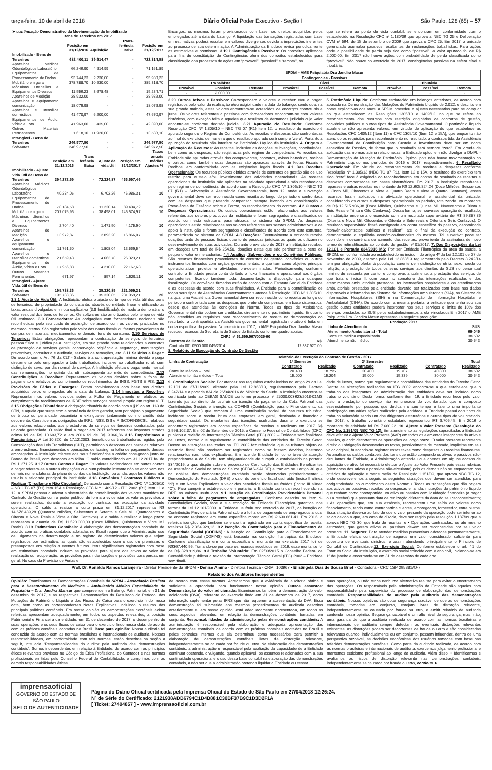terça-feira, 10 de abril de 2018 Diário Oficial Poder Executivo - Seção I São Paulo, 128 (65) – 57
| ➤ continuação Demonstrativo da Movimentação do Imobilizado | | | | |
| --- | --- | --- | --- | --- |
| Bens de Terceiros em 2017 | | | | |
| | Posição em 31/12/2016 | Aquisição | Trans-ferência Baixa | Posição em 31/12/2017 |
| Imobilizado - Bens de Terceiros | 682.400,11 | 39.914,47 | - | 722.314,58 |
| Aparelhos Médicos Odontológicos Laboratório | 66.246,90 | 4.914,99 | - | 71.161,89 |
| Equipamentos de Processamento de Dados | 93.744,23 | 2.236,00 | - | 95.980,23 |
| Mobiliário em geral | 378.788,70 | 10.530,00 | - | 389.318,70 |
| Máquinas Utensílios e Equipamentos Diversos | 11.556,23 | 3.678,48 | - | 15.234,71 |
| Aparelhos de Medição | 28.932,00 | - | - | 28.932,00 |
| Aparelhos e equipamento comunicação | 18.079,98 | - | - | 18.079,98 |
| Aparelhos e utensílios domésticos | 41.470,97 | 6.200,00 | - | 47.670,97 |
| Equipamentos de Áudio, Vídeo e Foto | 41.963,00 | 435,00 | - | 42.398,00 |
| Outros Materiais Permanentes | 1.618,10 | 11.920,00 | - | 13.538,10 |
| Intangível - Bens de Terceiros | 246.977,50 | - | - | 246.977,50 |
| Softwares | 246.977,50 | - | - | 246.977,50 |
| | Posição em 31/12/2016 | Trans ferência Baixa | Ajuste de vida Útil | Posição em 31/12/2017 | Taxas anuais médias Ajustes % |
| --- | --- | --- | --- | --- | --- |
| Imobilizado - Ajuste Vida útil de Bens de Terceiros | 394.272,59 | - | 72.324,87 | 466.597,46 | |
| Aparelhos Médicos Odontológicos Laboratório | 40.284,05 | - | 6.702,26 | 46.986,31 | 10 |
| Equipamentos de Processamento de Dados | 78.184,58 | - | 11.220,14 | 89.404,72 | 20 |
| Mobiliário em geral | 207.076,96 | - | 38.498,01 | 245.574,97 | 10 |
| Máquinas Utensílios e Equipamentos Diversos | 2.704,40 | - | 1.471,50 | 4.175,90 | 10 |
| Aparelhos de Medição | 13.972,87 | - | 2.893,20 | 16.866,07 | 10 |
| Aparelhos e equipamento comunicação | 11.761,50 | - | 1.808,04 | 13.569,54 | 10 |
| Aparelhos e utensílios domésticos | 21.659,43 | - | 4.663,78 | 26.323,21 | 10 |
| Equipamentos de Áudio, Vídeo e Foto | 17.956,83 | - | 4.210,80 | 22.167,63 | 10 |
| Outros Materiais Permanentes | 671,97 | - | 857,14 | 1.529,11 | 10 |
| Intangível - Ajuste Vida útil de Bens de Terceiros | 195.738,36 | - | 35.320,85 | 231.059,21 | |
| Softwares | 195.738,36 | - | 35.320,85 | 231.059,21 | 20 |
3.8.1 Ajuste de Vida Útil: A Instituição efetua o ajuste do tempo de vida útil dos bens de terceiros, de propriedade do contratante, através do método linear e utilizando as taxas anuais divulgadas em nota explicativa (3.8 Imobilizado), de modo a demonstrar o valor residual dos bens de terceiros. Os softwares são amortizados pelo tempo de vida útil estimado. 3.9 Fornecedores: As obrigações com fornecedores nacionais são reconhecidas pelo seu custo de aquisição, de acordo com os valores praticados no mercado interno. São registrados pelo valor das notas fiscais ou faturas provenientes da compra de materiais, medicamentos e demais itens de consumo. 3.10 Serviços de Terceiros: Estas obrigações representam a contratação de serviços de terceiros pessoa física e jurídica pela Instituição, em sua grande parte relacionados a contratos de prestação de serviços gerais, conservação, vigilância e segurança, manutenções preventivas, consultoria e auditoria, serviços de remoções, etc. 3.11 Salários a Pagar: De acordo com o Art. 76 da CLT - Salário é a contraprestação mínima devida e paga diretamente pelo empregador a todo trabalhador, inclusive ao trabalhador rural, sem distinção de sexo, por dia normal de serviço. A Instituição efetua o pagamento mensal das remunerações no quinto dia útil subsequente ao mês de competência. 3.12 Contribuições a Recolher: Representam os valores devidos sobre a folha de pagamento e relativos ao cumprimento de recolhimentos de INSS, FGTS E PIS. 3.13 Provisões de Férias e Encargos: Foram provisionados com base nos direitos adquiridos pelos empregados até a data do balanço. 3.14 Impostos a Recolher: Representam os valores devidos sobre a Folha de Pagamento e relativos ao cumprimento de recolhimentos de IRRF sobre serviços pessoal próprio em regime CLT. 3.15 Obrigações Tributárias: A obrigação tributária de acordo com o §1º do art. 113 do CTN, é aquela que surge com a ocorrência do fato gerador, tem por objeto o pagamento de tributo ou penalidade pecuniária e extingue-se juntamente com o crédito dela decorrente. Constituem as obrigações de IRPJ, INSS, ISS e PIS/COFINS/CSL, relativos aos valores relacionados aos prestadores de serviços de terceiros contratados pela unidade gerenciada. O saldo final a pagar em 2017 referentes aos impostos citados acima foi de R$ 10.603,72 e em 2016 foi de R$ 9.966,86 3.16 Empréstimos a Funcionários: A Lei 10.820, de 17.12.2003, beneficiou os trabalhadores regidos pela Consolidação das Leis Trabalhistas (CLT), permitindo o desconto das parcelas relativas a empréstimos, financiamentos e operações de leasing na folha de pagamento desses empregados. A Instituição oferece aos seus funcionários o crédito consignado junto ao Banco do Brasil, com desconto em folha. O saldo contabilizado em 31.12.2017 foi de R$ 1.271,25. 3.17 Outras Contas a Pagar: Os valores evidenciados em outras contas a pagar referem-se a outras obrigações que num primeiro instante não se encaixam nas demais nomenclaturas do plano de contas da Instituição, ou ainda, aqueles valores não usuais a atividade principal da instituição. 3.18 Convênios / Contratos Públicos a Realizar (Circulante e Não Circulante): De acordo com a Resolução CFC Nº 1.305/10 – NBC TG 07 (R1) item 15A e Resolução CFC N.º 1.409/12 - ITG 2002 (R1) Item 11 e 12, a SPDM passou a adotar a sistemática de contabilização dos valores mantidos no Contrato de Gestão com o poder público, de forma a evidenciar os valores previstos a serem realizados, durante a execução do contrato, na execução da atividade operacional. O saldo a realizar a curto prazo em 31.12.2017 representa R$ 14.676.489,28 (Quatorze milhões, Seiscentos e Setenta e Seis Mil, Quatrocentos e Oitenta e Nove Reais e Vinte e Oito Centavos), e o saldo a realizar a longo prazo representa a quantia de R$ 11.520.000,00 (Onze Milhões, Quinhentos e Vinte Mil Reais). 3.19 Estimativas Contábeis: A elaboração das demonstrações contábeis de acordo com as práticas contábeis adotadas no Brasil requer que a Administração use de julgamento na determinação e no registro de determinados valores que sejam registrados por estimativa, as quais são estabelecidas com o uso de premissas e pressupostos em relação a eventos futuros. Itens significativos registrados com base em estimativas contábeis incluem as provisões para ajuste dos ativos ao valor de realização ou recuperação, as provisões para indenizações e provisões para perdas em geral. No caso da Provisão de Férias e
Encargos, os mesmos foram provisionados com base nos direitos adquiridos pelos empregados até a data do balanço. A liquidação das transações registradas com base em estimativas poderá resultar em valores divergentes devido a imprecisões inerentes ao processo de sua determinação. A Administração da Entidade revisa periodicamente as estimativas e premissas. 3.19.1 Contingências Passivas: Os conceitos aplicados para fins de constituição de Contingências além dos conceitos estabelecidos para classificação dos processos de ações em “provável”, “possível” e “remota”, no
que se refere ao ponto de vista contábil, se encontram em conformidade com o estabelecido na Resolução CFC nº 1.180/09 que aprova a NBC TG 25 e Deliberação CVM nº 594, de 15 de setembro de 2009 que aprova o CPC 25. Em 2017, a unidade gerenciada acumulou passivos resultantes de reclamações trabalhistas. Para ações onde a possibilidade de perda seja tida como “possível”, o valor apurado foi de R$ 2.000,00. Em 2017 não houve ações com probabilidade de perda classificada como “provável”. Não houve no exercício de 2017, contingências passivas na esfera cível e tributária.
| SPDM – AME Psiquiatria Dra Jandira Masur | | | | | | | | |
| --- | --- | --- | --- | --- | --- | --- | --- | --- |
| Contingencias - Passivas | | | | | | | | |
| Trabalhista | | | Cível | | | Tributária | | |
| Provável | Possível | Remota | Provável | Possível | Remota | Provável | Possível | Remota |
| - | 2.000,00 | - | - | - | - | - | - | - |
3.20 Outros Ativos e Passivos: Correspondem a valores a receber e/ou a pagar, registrados pelo valor da realização e/ou exigibilidade na data do balanço, sendo que, na sua grande maioria, estes valores encontram-se acrescidos de encargos contratuais e juros. Os valores referentes a passivos com fornecedores encontram-se com valores históricos, com exceção feita a aqueles que resultam de demandas judiciais cujo valor encontra-se conforme decisão judicial. 3.21 Apuração do Resultado: Conforme Resolução CFC Nº 1.305/10 – NBC TG 07 (R1) Item 12, o resultado do exercício é apurado segundo o Regime de Competência. As receitas e despesas são confrontadas ao final do exercício, de maneira que o resultado apurado será sempre “zero”. Portanto a apuração do resultado não interfere no Patrimônio Líquido da instituição. 4. Origem e Aplicação de Recursos: As receitas, inclusive as doações, subvenções, contribuições, bem como as despesas, são registradas pelo regime de competência. As receitas da Entidade são apuradas através dos comprovantes, contratos, avisos bancários, recibos e outros, como também suas despesas são apuradas através de Notas Fiscais e Recibos, em conformidade com as exigências legais fiscais. 4.1 Das Receitas Operacionais: Os recursos públicos obtidos através de contratos de gestão são de uso restrito para custeio e/ou investimento das atividades operacionais. As receitas operacionais da instituição são aplicadas na atividade operacional e são reconhecidas pelo regime de competência, de acordo com a Resolução CFC Nº 1.305/10 – NBC TG 07 (R1) – Subvenção e Assistência Governamentais, Item 12, onde a subvenção governamental deve ser reconhecida como receita ao longo do período e confrontada com as despesas que pretende compensar, sempre levando em consideração a Prevalência da Essência sobre a Forma, no reconhecimento do contrato. 4.2 Custos e Despesas Operacionais: Os custos operacionais estão relacionados aos valores referentes aos setores produtivos da instituição e foram segregados e classificados de acordo com esta estrutura, parametrizada no sistema da SPDM. As despesas operacionais estão relacionadas aos valores referentes aos setores administrativos e de apoio à instituição e foram segregados e classificados de acordo com esta estrutura, parametrizada no sistema da SPDM. 4.3 Doações: Eventualmente a entidade recebe doações tanto de pessoas físicas quanto de pessoas jurídicas as quais os utilizam no desenvolvimento de suas atividades. Durante o exercício de 2017 a Instituição recebeu em doações um total de R$ 254,50, doações estas que são pertinentes a bens de pequeno valor e mercadorias. 4.4 Auxílios, Subvenções e ou Convênios Públicos: São recursos financeiros provenientes de contratos de gestão, convênios ou outros instrumentos firmados com órgãos governamentais, e que tem como objetivo principal operacionalizar projetos e atividades pré-determinadas. Periodicamente, conforme contrato, a Entidade presta conta de todo o fluxo financeiro e operacional aos órgãos competentes, ficando também toda documentação a disposição para qualquer fiscalização. Os convênios firmados estão de acordo com o Estatuto Social da Entidade e as despesas de acordo com suas finalidades. A Entidade para a contabilização de todos seus tipos de Assistências Governamentais atende à Resolução CFC Nº 1.305/10, na qual uma Assistência Governamental deve ser reconhecida como receita ao longo do período e confrontada com as despesas que pretende compensar, em base sistemática, desde que atendidas às condições da Norma. Todos os tipos de Assistência Governamental não podem ser creditadas diretamente no patrimônio líquido. Enquanto não atendidos os requisitos para reconhecimento da receita na demonstração do resultado, a contrapartida da Assistência governamental registrada no ativo é feita em conta específica do passivo. No exercício de 2017, o AME Psiquiatria Dra. Jandira Masur recebeu recursos da Secretaria de Saúde do Estado conforme quadro abaixo:
| CNPJ nº 61.699.567/0025-60 | |
| --- | --- |
| Contrato de Gestão | R$ |
| Contrato 001.0500.000.049/2014 | 12.337.920,00 |
8. Relatório de Execução do Contrato De Gestão
5. Patrimônio Líquido: Conforme esclarecido em balanços anteriores, de acordo com apurado na Demonstração das Mutações do Patrimônio Líquido de 2.012, e descrito em notas explicativas dos anos, a SPDM procedeu a ajustes necessários para se adequar ao que estabelecem as Resoluções 1305/10 e 1409/12, no que se refere ao reconhecimento dos recursos com restrição originários de contratos de gestão, convênios públicos e outros tipos de Assistência Governamental. O patrimônio líquido atualmente não apresenta valores, em virtude de aplicação do que estabelece as Resoluções CFC 1409/12 (Item 11) e CFC 1305/10 (Item 12 e 15A), que enquanto não atendido os requisitos para reconhecimento no resultado, a contrapartida da Assistência Governamental de Contribuição para Custeio e Investimento deve ser em conta específica do Passivo, de forma que o resultado será sempre “zero”. Em virtude da aplicação das normas acima relacionadas, a Entidade optou em não divulgar a DMPL - Demonstração da Mutação do Patrimônio Líquido, pois não houve movimentação no Patrimônio Líquido nos períodos de 2016 e 2017, respectivamente. 6. Resultado Operacional: Em virtude do reconhecimento de receitas e despesas conforme Resolução Nº 1.305/13 (NBC TG 07 R1), Item 12 e 15A, o resultado do exercício tem sido “zero” face à exigência do reconhecimento em contas de resultado de receitas e despesas compensadas em bases sistemáticas. Em 2017, a instituição reconheceu repasses e outras receitas no montante de R$ 12.605.824,24 (Doze Milhões, Seiscentos e Cinco Mil, Oitocentos e Vinte e Quatro Reais e Vinte e Quatro Centavos), esses recursos foram aplicados na atividade operacional e assistencial da unidade, considerando os custos e despesas operacionais no período, totalizando um montante de R$ 12.515.936,38 (Doze Milhões, Quinhentos e Quinze Mil, Novecentos e Trinta e Seis Reais e Trinta e Oito Centavos). Dessa forma, se houvesse apuração do resultado, a instituição encerraria o exercício com um resultado superavitário de R$ 89.887,86 (Oitenta e Nove Mil, Oitocentos e Oitenta e Sete reais e Oitenta e Seis Centavos). O resultado superavitário ficará consignado em conta específica do passivo, denominada “convênios/contratos públicos a realizar”, até o final da execução do contrato, demonstrando o equilíbrio econômico-financeiro do mesmo. Tal superávit pode ter ocorrido em decorrência do aumento das receitas, proveniente da assinatura de novo termo de retirratificação ao contrato de gestão nº 01/2017. 7. Das Disposições da Lei 12.101 e Portaria 834/2016 MS: Por ser Entidade Filantrópica da área da saúde, a SPDM, em conformidade ao estabelecido no inciso II do artigo 4º da Lei 12.101 de 27 de Novembro de 2009, alterada pela Lei 12.868/13 regulamentada pelo Decreto 8.242/14 tem por obrigação ofertar à população carente sem distinção de etnia, sexo, credo ou religião, a prestação de todos os seus serviços aos clientes do SUS no percentual mínimo de sessenta por cento, e comprovar, anualmente, a prestação dos serviços de que trata o inciso II, com base no somatório das internações realizadas e dos atendimentos ambulatoriais prestados. As internações hospitalares e os atendimentos ambulatoriais prestados pela entidade deverão ser totalizados com base nos dados disponíveis e informados no Sistema de Informações Ambulatoriais (SIA), no Sistema de Informações Hospitalares (SIH) e na Comunicação de Informação Hospitalar e Ambulatorial (CIHA). De acordo com a mesma portaria, a entidade que tenha sob sua gestão outras entidades poderá incorporar nos seus serviços o limite de 10% dos serviços prestados ao SUS pelos estabelecimentos a ela vinculados.Em 2017 o AME Psiquiatria Dra. Jandira Masur apresentou a seguinte produção:
| Produção 2017 | |
| --- | --- |
| Linha de Atendimento | SUS |
| Atendimento Ambulatorial - Total | 69.045 |
| Consulta médica especializada | 38.502 |
| Atendimento não médico | 30.543 |
| Relatório de Execução do Contrato de Gestão - 2017 | | | | | | |
| --- | --- | --- | --- | --- | --- | --- |
| Linha de Contratação | 1º Semestre | | 2º Semestre | | Total | |
| | Contratado | Realizado | Contratado | Realizado | Contratado | Realizado |
| Consulta Médica – Total | 20.400 | 18.795 | 20.400 | 19.707 | 40.800 | 38.502 |
| Atendimento não médico – Total | 15.000 | 15.204 | 15.000 | 15.339 | 30.000 | 30.543 |
9. Contribuições Sociais: Por atender aos requisitos estabelecidos no artigo 29 da Lei 12.101 de 27/11/2009, alterada pela Lei 12.868/13, regulamentada pelo Decreto 8.242/14 e à portaria 834 de 26/04/2016 do Ministro da Saúde, a Instituição encontra-se certificada junto ao CEBAS SAÚDE conforme processo nº 25000.003623/2018-01MS fazendo jus ao direito de usufruir da isenção do pagamento da Cota Patronal das Contribuições Sociais e isenção da COFINS (Contribuição para o Financiamento da Seguridade Social) que também é uma contribuição social, de natureza tributária, incidente sobre a receita bruta das empresas em geral, destinada a financiar a seguridade social. Os montantes das isenções usufruídas durante o exercício se encontram registrados em contas específicas de receitas e totalizam em 2017 R$ 2.998.102,37. Em 02 de Setembro de 2015, o Conselho Federal de Contabilidade (CFC) publicou a revisão da Interpretação Técnica Geral (ITG) 2002 – Entidade sem finalidade de lucros, norma que regulamenta a contabilidade das entidades do Terceiro Setor. Dentre as alterações realizadas na ITG 2002 faz referência que os tributos objeto de renúncia fiscal não precisam ser registrados como se fossem devidos, bastando relacioná-los nas notas explicativas. Em face de Entidade ter como área de atuação preponderante a da Saúde, tem obrigatoriedade de cumprir o estabelecido na portaria 834/2016, a qual dispõe sobre o processo de Certificação das Entidades Beneficentes de Assistência Social na área da Saúde (CEBAS-SAÚDE) e traz em seu artigo 30 que na análise das demonstrações contábeis serão observadas prioritariamente: - Demonstração do Resultado (DRE) o valor do benefício fiscal usufruído (inciso II alínea “d”) e em Notas Explicativas o valor dos benefícios fiscais usufruídos (inciso III alínea “C”). Para cumprir o estabelecido em portaria, a Entidade continua reconhecendo na DRE os valores usufruídos. 9.1 Isenção da Contribuição Previdenciária Patronal sobre a folha de pagamento de empregados.: Conforme descrito no item 9-Contribuições Sociais, face à sua condição de Entidade Filantrópica garantida nos termos da Lei 12.101/2009, a Entidade usufruiu ano exercício de 2017, da isenção da Contribuição Previdenciária Patronal sobre a folha de pagamento de empregados a qual se encontra registrada em conta específica monta em R$ 2.630.661,41. Em 2016, a referida isenção, que também se encontra registrado em conta específica de receita, totalizou R$ 2.354.929,12. 9.2 Isenção da Contribuição para o Financiamento da Seguridade Social (COFINS).: A isenção da Contribuição para o Financiamento da Seguridade Social (COFINS) está baseada na condição filantrópica da Entidade. Conforme classificação em conta específica o montante no exercício 2017 foi de R$367.440,96. Tomando-se por base os recursos recebidos em 2016, esse montante foi de R$ 328.919,86. 9.3 Trabalho Voluntário: Em 02/09/2015 o Conselho Federal de Contabilidade publicou a revisão da Interpretação Técnica Geral (ITG) 2002 – Entidade sem finali-
dade de lucros, norma que regulamenta a contabilidade das entidades do Terceiro Setor. Dentre as alterações realizadas na ITG 2002 encontra-se a que estabelece que o trabalho dos integrantes da administração das entidades deve ser incluído como trabalho voluntário. Desta forma, conforme item 19, a Entidade reconhece pelo valor justo a prestação do serviço não remunerado do voluntariado, que é composto essencialmente por pessoas que dedicam o seu tempo e talento uma importante participação em várias ações realizadas pela entidade. A Entidade possui dois tipos de trabalho voluntário sendo um dos dirigentes estatutários e outros tipos de voluntariado. Em 2017, o trabalho voluntário estatutário representou R$ 8.706,45. Em 2016 o montante de atividade foi R$ 7.660,22. 10. Ajuste a Valor Presente (Resolução do CFC No. 1.151/09 NBC TG 12): Em atendimento as legislações supracitadas a Entidade deve efetuar o Ajuste Valor Presente (AVP) em todos os elementos integrantes do ativo e passivo, quando decorrentes de operações de longo prazo. O valor presente representa direito ou obrigação descontadas as taxas, possivelmente de mercado, implícitas em seu valor original, buscando-se registrar essas taxas como despesas ou receitas financeiras. Ao analisar os saldos contábeis dos itens que estão compondo os ativos e passivos não-circulantes da Entidade, a Administração entendeu que apenas em alguns acasos de aquisição de ativo foi necessário efetuar o Ajuste ao Valor Presente pois essas rubricas (elementos dos ativos e passivos não-circulante) pois os demais não se enquadram nos critérios de aplicação e mensuração da Resolução 1.151/09, que aprova NBC TG 12, onde descreveremos a seguir, as seguintes situações que devem ser atendidas para obrigatoriedade no cumprimento desta Norma: • Todas as transações que dão origem aos ativos ou passivos, receitas ou despesas e, ainda, mutações do patrimônio líquido que tenham como contrapartida um ativo ou passivo com liquidação financeira (a pagar ou a receber) que possuam data de realização diferente da data do seu reconhecimento; • As operações que, em sua essência, representem uma saída de valores como financiamento, tendo como contrapartida clientes, empregados, fornecedor, entre outros. Essa situação deve-se ao fato de que o valor presente da operação pode ser inferior ao saldo devido o que, em caso de dúvida, deve ser regido pela resolução 1.187/09 que a aprova NBC TG 30, que trata de receitas; e • Operações contratadas, ou até mesmo estimadas, que gerem ativos ou passivos devem ser reconhecidas por seu valor presente. 11. Seguros: Para atender medidas preventivas adotadas permanentemente, a Entidade efetua contratação de seguros em valor considerado suficiente para cobertura de eventuais sinistros, e assim atendendo principalmente o Princípio de Contábil de Continuidade.12. Exercício Social: Conforme estabelece o art. 41 do Estatuto Social da Instituição, o exercício social coincide com o ano civil, iniciando-se em 1º de janeiro e encerrando-se em 31 de dezembro de cada ano.
Prof. Dr. Ronaldo Ramos Laranjeira - Diretor Presidente da SPDM • Denise Amino - Diretora Técnica - CRM: 103967 • Elisângela Dias de Sousa Briet - Contadora - CRC 1SP 295881/O-7
Relatório dos Auditores Independentes
Opinião: Examinamos as Demonstrações Contábeis da SPDM - Associação Paulista para o Desenvolvimento da Medicina – Ambulatório Médico Especialidade de Psquiatria – Dra. Jandira Mansur que compreendem o Balanço Patrimonial, em 31 de dezembro de 2017, e as respectivas Demonstrações do Resultado do Período, das Mutações do Patrimônio Líquido e dos Fluxos de Caixa para o exercício findo nessa data, bem como as correspondentes Notas Explicativas, incluindo o resumo das principais políticas contábeis. Em nossa opinião as demonstrações contábeis acima referidas apresentam adequadamente, em todos os aspectos relevantes, a posição Patrimonial e Financeira da entidade, em 31 de dezembro de 2017, o desempenho de suas operações e os seus fluxos de caixa para o exercício findo nessa data, de acordo com as práticas contábeis adotadas no Brasil. Base para opinião: Nossa auditoria foi conduzida de acordo com as normas brasileiras e internacionais de auditoria. Nossas responsabilidades, em conformidade com tais normas, estão descritas na seção a seguir, intitulada “Responsabilidades do auditor pela auditoria das demonstrações contábeis”. Somos independentes em relação à Entidade, de acordo com os princípios éticos relevantes previstos no Código de Ética Profissional do Contador e nas normas profissionais emitidas pelo Conselho Federal de Contabilidade, e cumprimos com as demais responsabilidades éticas
de acordo com essas normas. Acreditamos que a evidência de auditoria obtida é suficiente e apropriada para fundamentar nossa opinião. Outros assuntos: Demonstração do valor adicionado: Examinamos também, a demonstração do valor adicionado (DVA), referente ao exercício findo em 31 de dezembro de 2017, como informação suplementar pelas IFRS que não requerem a apresentação da DVA. Essa demonstração foi submetida aos mesmos procedimentos de auditoria descritos anteriormente e, em nossa opinião, está adequadamente apresentada, em todos os seus aspectos relevantes, em relação às demonstrações contábeis, tomadas em conjunto. Responsabilidades da administração pelas demonstrações contábeis: A administração é responsável pela elaboração e adequada apresentação das demonstrações contábeis de acordo com as práticas contábeis adotadas no Brasil e pelos controles internos que ela determinou como necessários para permitir a elaboração de demonstrações contábeis livres de distorção relevante, independentemente se causada por fraude ou erro. Na elaboração das demonstrações contábeis, a administração é responsável pela avaliação da capacidade de a Entidade continuar operando, divulgando, quando aplicável, os assuntos relacionados com a sua continuidade operacional e o uso dessa base contábil na elaboração das demonstrações contábeis, a não ser que a administração pretenda liquidar a Entidade ou cessar
suas operações, ou não tenha nenhuma alternativa realista para evitar o encerramento das operações. Os responsáveis pela administração da Entidade são aqueles com responsabilidade pela supervisão do processo de elaboração das demonstrações contábeis. Responsabilidades do auditor pela auditoria das demonstrações contábeis: Nossos objetivos são obter segurança razoável de que as demonstrações contábeis, tomadas em conjunto, estejam livres de distorção relevante, independentemente se causada por fraude ou erro, e emitir relatório de auditoria contendo nossa opinião. Segurança razoável é um alto nível de segurança, mas, não, uma garantia de que a auditoria realizada de acordo com as normas brasileiras e internacionais de auditoria sempre detectam as eventuais distorções relevantes existentes. As distorções podem ser decorrentes de fraude ou erro e são consideradas relevantes quando, individualmente ou em conjunto, possam influenciar, dentro de uma perspectiva razoável, as decisões econômicas dos usuários tomadas com base nas referidas demonstrações contábeis. Como parte da auditoria realizada, de acordo com as normas brasileiras e internacionais de auditoria, exercemos julgamento profissional e mantemos ceticismo profissional ao longo da auditoria. Além disso: • Identificamos e avaliamos os riscos de distorção relevante nas demonstrações contábeis, independentemente se causada por fraude ou erro, continua ➤
imprensaoficial
GOVERNO DO ESTADO DE SÃO PAULO
SELO DE AUTENTICIDADE
Página do Diário Oficial certificada pela Imprensa Oficial do Estado de São Paulo em 27/04/2018 12:26:24.
Nº de Série do Certificado: 2121938ADB6794C1D4B881C30BF37B9C1D3D2F1A
[ Ticket: 27404857 ] - www.imprensaoficial.com.br